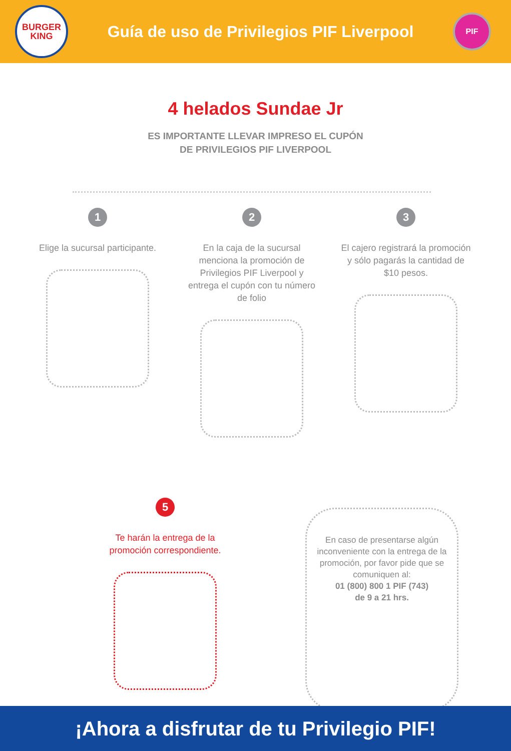BURGER
KING
Guía de uso de Privilegios PIF Liverpool
PIF
4 helados Sundae Jr
ES IMPORTANTE LLEVAR IMPRESO EL CUPÓN
DE PRIVILEGIOS PIF LIVERPOOL
1
Elige la sucursal participante.
2
En la caja de la sucursal menciona la promoción de Privilegios PIF Liverpool y entrega el cupón con tu número de folio
3
El cajero registrará la promoción y sólo pagarás la cantidad de $10 pesos.
5
Te harán la entrega de la promoción correspondiente.
En caso de presentarse algún inconveniente con la entrega de la promoción, por favor pide que se comuniquen al:
01 (800) 800 1 PIF (743)
de 9 a 21 hrs.
¡Ahora a disfrutar de tu Privilegio PIF!